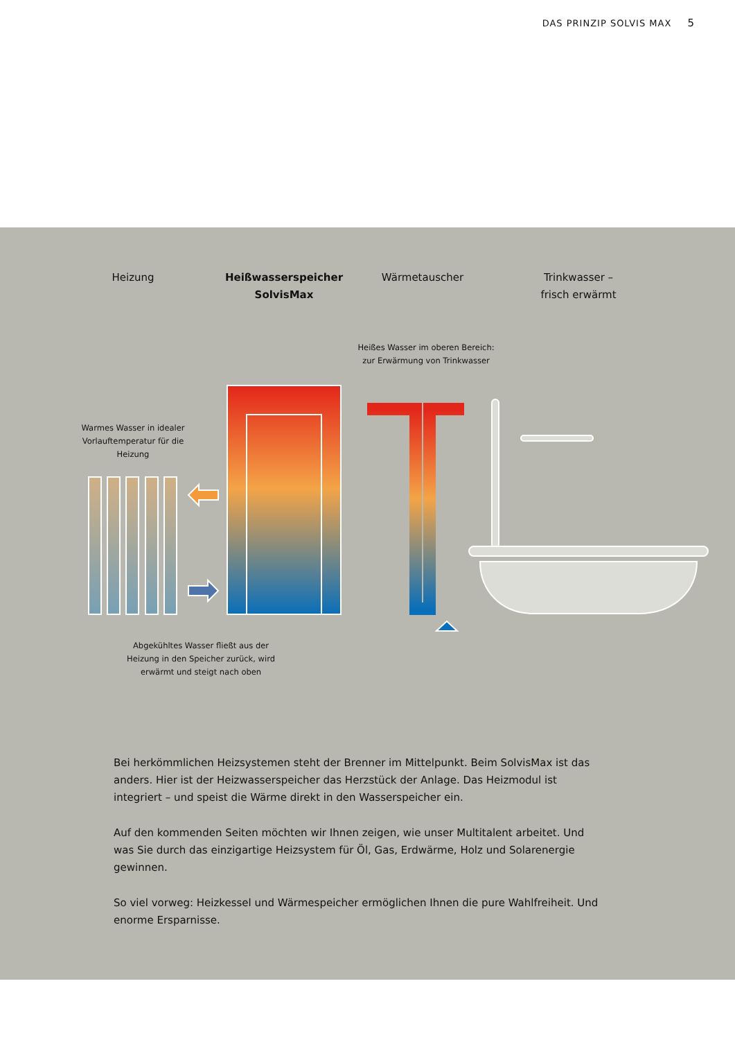DAS PRINZIP SOLVIS MAX 5
Heizung
Heißwasserspeicher
SolvisMax
Wärmetauscher
Trinkwasser –
frisch erwärmt
Heißes Wasser im oberen Bereich:
zur Erwärmung von Trinkwasser
Warmes Wasser in idealer Vorlauftemperatur für die Heizung
Abgekühltes Wasser fließt aus der Heizung in den Speicher zurück, wird erwärmt und steigt nach oben
Bei herkömmlichen Heizsystemen steht der Brenner im Mittelpunkt. Beim SolvisMax ist das anders. Hier ist der Heizwasserspeicher das Herzstück der Anlage. Das Heizmodul ist integriert – und speist die Wärme direkt in den Wasserspeicher ein.
Auf den kommenden Seiten möchten wir Ihnen zeigen, wie unser Multitalent arbeitet. Und was Sie durch das einzigartige Heizsystem für Öl, Gas, Erdwärme, Holz und Solarenergie gewinnen.
So viel vorweg: Heizkessel und Wärmespeicher ermöglichen Ihnen die pure Wahlfreiheit. Und enorme Ersparnisse.